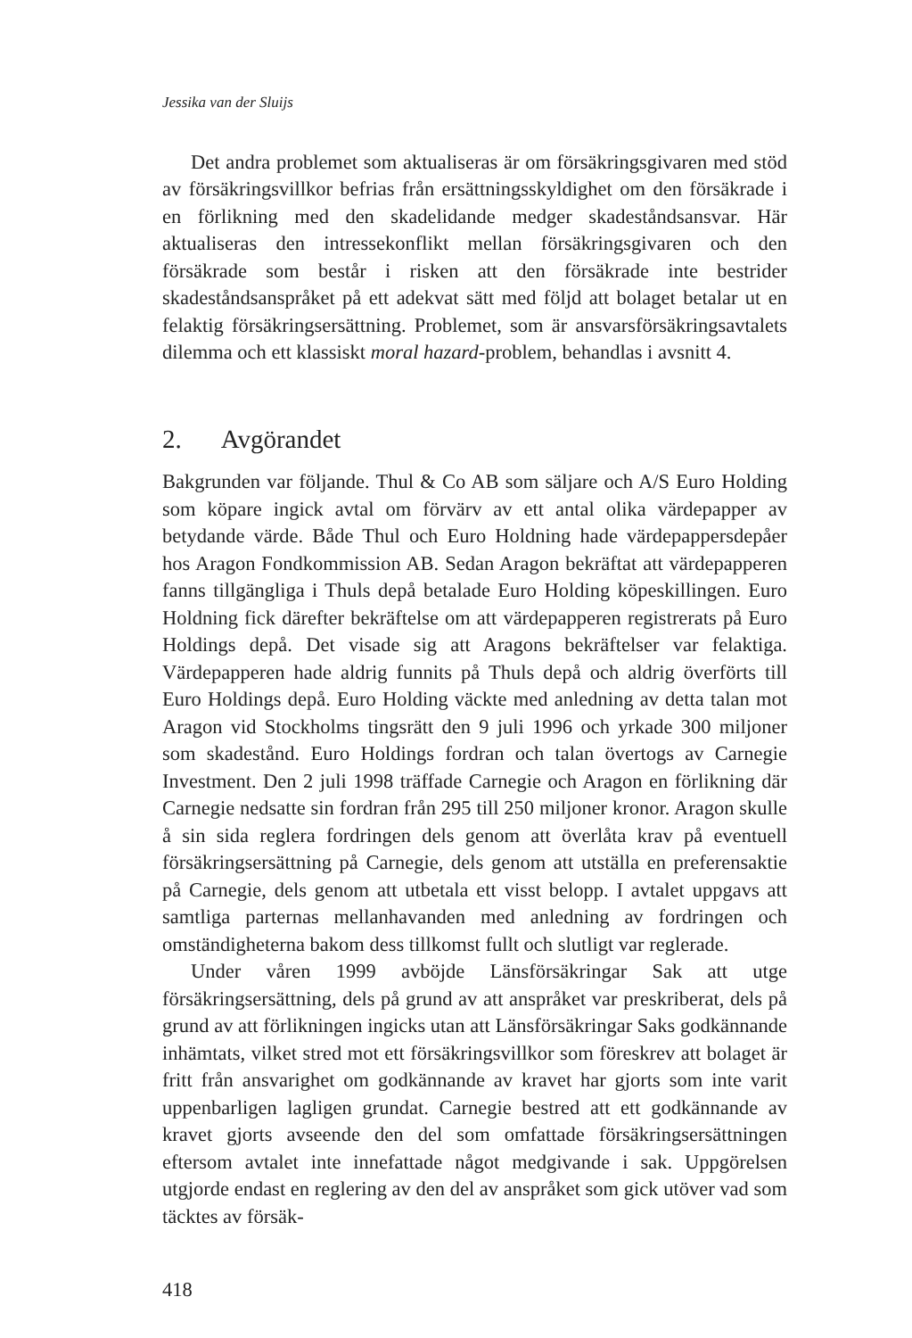Jessika van der Sluijs
Det andra problemet som aktualiseras är om försäkringsgivaren med stöd av försäkringsvillkor befrias från ersättningsskyldighet om den försäkrade i en förlikning med den skadelidande medger skadeståndsansvar. Här aktualiseras den intressekonflikt mellan försäkringsgivaren och den försäkrade som består i risken att den försäkrade inte bestrider skadeståndsanspråket på ett adekvat sätt med följd att bolaget betalar ut en felaktig försäkringsersättning. Problemet, som är ansvarsförsäkringsavtalets dilemma och ett klassiskt moral hazard-problem, behandlas i avsnitt 4.
2. Avgörandet
Bakgrunden var följande. Thul & Co AB som säljare och A/S Euro Holding som köpare ingick avtal om förvärv av ett antal olika värdepapper av betydande värde. Både Thul och Euro Holdning hade värdepappersdepåer hos Aragon Fondkommission AB. Sedan Aragon bekräftat att värdepapperen fanns tillgängliga i Thuls depå betalade Euro Holding köpeskillingen. Euro Holdning fick därefter bekräftelse om att värdepapperen registrerats på Euro Holdings depå. Det visade sig att Aragons bekräftelser var felaktiga. Värdepapperen hade aldrig funnits på Thuls depå och aldrig överförts till Euro Holdings depå. Euro Holding väckte med anledning av detta talan mot Aragon vid Stockholms tingsrätt den 9 juli 1996 och yrkade 300 miljoner som skadestånd. Euro Holdings fordran och talan övertogs av Carnegie Investment. Den 2 juli 1998 träffade Carnegie och Aragon en förlikning där Carnegie nedsatte sin fordran från 295 till 250 miljoner kronor. Aragon skulle å sin sida reglera fordringen dels genom att överlåta krav på eventuell försäkringsersättning på Carnegie, dels genom att utställa en preferensaktie på Carnegie, dels genom att utbetala ett visst belopp. I avtalet uppgavs att samtliga parternas mellanhavanden med anledning av fordringen och omständigheterna bakom dess tillkomst fullt och slutligt var reglerade.
Under våren 1999 avböjde Länsförsäkringar Sak att utge försäkringsersättning, dels på grund av att anspråket var preskriberat, dels på grund av att förlikningen ingicks utan att Länsförsäkringar Saks godkännande inhämtats, vilket stred mot ett försäkringsvillkor som föreskrev att bolaget är fritt från ansvarighet om godkännande av kravet har gjorts som inte varit uppenbarligen lagligen grundat. Carnegie bestred att ett godkännande av kravet gjorts avseende den del som omfattade försäkringsersättningen eftersom avtalet inte innefattade något medgivande i sak. Uppgörelsen utgjorde endast en reglering av den del av anspråket som gick utöver vad som täcktes av försäk-
418